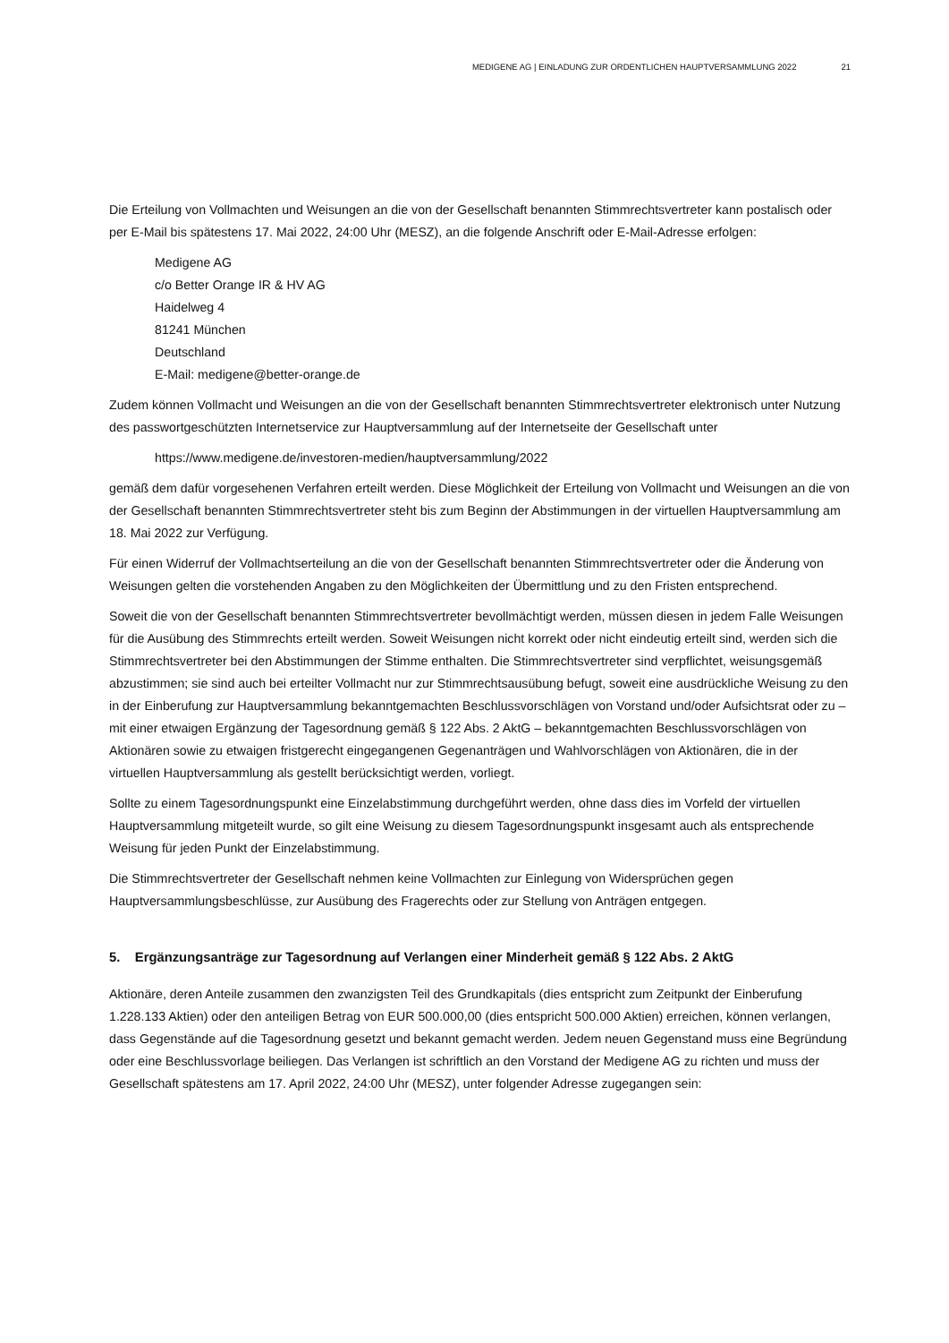MEDIGENE AG | EINLADUNG ZUR ORDENTLICHEN HAUPTVERSAMMLUNG 2022 21
Die Erteilung von Vollmachten und Weisungen an die von der Gesellschaft benannten Stimmrechtsvertreter kann postalisch oder per E-Mail bis spätestens 17. Mai 2022, 24:00 Uhr (MESZ), an die folgende Anschrift oder E-Mail-Adresse erfolgen:
Medigene AG
c/o Better Orange IR & HV AG
Haidelweg 4
81241 München
Deutschland
E-Mail: medigene@better-orange.de
Zudem können Vollmacht und Weisungen an die von der Gesellschaft benannten Stimmrechtsvertreter elektronisch unter Nutzung des passwortgeschützten Internetservice zur Hauptversammlung auf der Internetseite der Gesellschaft unter
https://www.medigene.de/investoren-medien/hauptversammlung/2022
gemäß dem dafür vorgesehenen Verfahren erteilt werden. Diese Möglichkeit der Erteilung von Vollmacht und Weisungen an die von der Gesellschaft benannten Stimmrechtsvertreter steht bis zum Beginn der Abstimmungen in der virtuellen Hauptversammlung am 18. Mai 2022 zur Verfügung.
Für einen Widerruf der Vollmachtserteilung an die von der Gesellschaft benannten Stimmrechtsvertreter oder die Änderung von Weisungen gelten die vorstehenden Angaben zu den Möglichkeiten der Übermittlung und zu den Fristen entsprechend.
Soweit die von der Gesellschaft benannten Stimmrechtsvertreter bevollmächtigt werden, müssen diesen in jedem Falle Weisungen für die Ausübung des Stimmrechts erteilt werden. Soweit Weisungen nicht korrekt oder nicht eindeutig erteilt sind, werden sich die Stimmrechtsvertreter bei den Abstimmungen der Stimme enthalten. Die Stimmrechtsvertreter sind verpflichtet, weisungsgemäß abzustimmen; sie sind auch bei erteilter Vollmacht nur zur Stimmrechtsausübung befugt, soweit eine ausdrückliche Weisung zu den in der Einberufung zur Hauptversammlung bekanntgemachten Beschlussvorschlägen von Vorstand und/oder Aufsichtsrat oder zu – mit einer etwaigen Ergänzung der Tagesordnung gemäß § 122 Abs. 2 AktG – bekanntgemachten Beschlussvorschlägen von Aktionären sowie zu etwaigen fristgerecht eingegangenen Gegenanträgen und Wahlvorschlägen von Aktionären, die in der virtuellen Hauptversammlung als gestellt berücksichtigt werden, vorliegt.
Sollte zu einem Tagesordnungspunkt eine Einzelabstimmung durchgeführt werden, ohne dass dies im Vorfeld der virtuellen Hauptversammlung mitgeteilt wurde, so gilt eine Weisung zu diesem Tagesordnungspunkt insgesamt auch als entsprechende Weisung für jeden Punkt der Einzelabstimmung.
Die Stimmrechtsvertreter der Gesellschaft nehmen keine Vollmachten zur Einlegung von Widersprüchen gegen Hauptversammlungsbeschlüsse, zur Ausübung des Fragerechts oder zur Stellung von Anträgen entgegen.
5. Ergänzungsanträge zur Tagesordnung auf Verlangen einer Minderheit gemäß § 122 Abs. 2 AktG
Aktionäre, deren Anteile zusammen den zwanzigsten Teil des Grundkapitals (dies entspricht zum Zeitpunkt der Einberufung 1.228.133 Aktien) oder den anteiligen Betrag von EUR 500.000,00 (dies entspricht 500.000 Aktien) erreichen, können verlangen, dass Gegenstände auf die Tagesordnung gesetzt und bekannt gemacht werden. Jedem neuen Gegenstand muss eine Begründung oder eine Beschlussvorlage beiliegen. Das Verlangen ist schriftlich an den Vorstand der Medigene AG zu richten und muss der Gesellschaft spätestens am 17. April 2022, 24:00 Uhr (MESZ), unter folgender Adresse zugegangen sein: